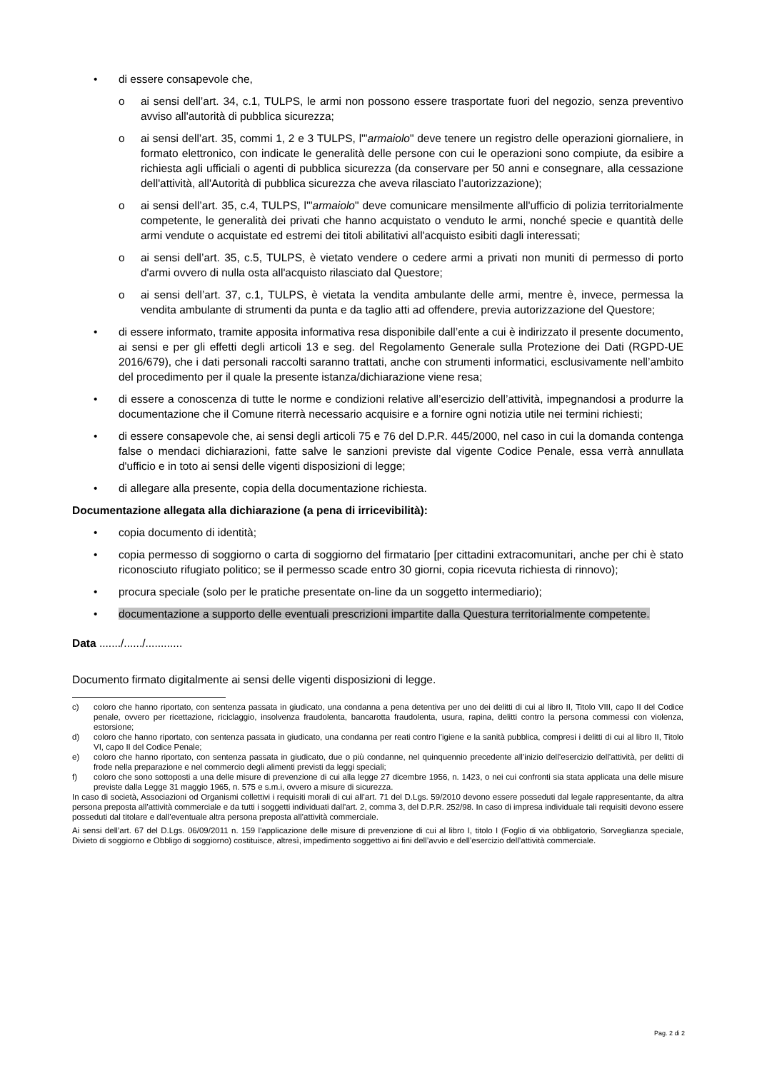• di essere consapevole che,
o ai sensi dell’art. 34, c.1, TULPS, le armi non possono essere trasportate fuori del negozio, senza preventivo avviso all'autorità di pubblica sicurezza;
o ai sensi dell’art. 35, commi 1, 2 e 3 TULPS, l'"armaiolo" deve tenere un registro delle operazioni giornaliere, in formato elettronico, con indicate le generalità delle persone con cui le operazioni sono compiute, da esibire a richiesta agli ufficiali o agenti di pubblica sicurezza (da conservare per 50 anni e consegnare, alla cessazione dell'attività, all'Autorità di pubblica sicurezza che aveva rilasciato l’autorizzazione);
o ai sensi dell’art. 35, c.4, TULPS, l'"armaiolo" deve comunicare mensilmente all'ufficio di polizia territorialmente competente, le generalità dei privati che hanno acquistato o venduto le armi, nonché specie e quantità delle armi vendute o acquistate ed estremi dei titoli abilitativi all'acquisto esibiti dagli interessati;
o ai sensi dell’art. 35, c.5, TULPS, è vietato vendere o cedere armi a privati non muniti di permesso di porto d'armi ovvero di nulla osta all'acquisto rilasciato dal Questore;
o ai sensi dell’art. 37, c.1, TULPS, è vietata la vendita ambulante delle armi, mentre è, invece, permessa la vendita ambulante di strumenti da punta e da taglio atti ad offendere, previa autorizzazione del Questore;
• di essere informato, tramite apposita informativa resa disponibile dall’ente a cui è indirizzato il presente documento, ai sensi e per gli effetti degli articoli 13 e seg. del Regolamento Generale sulla Protezione dei Dati (RGPD-UE 2016/679), che i dati personali raccolti saranno trattati, anche con strumenti informatici, esclusivamente nell’ambito del procedimento per il quale la presente istanza/dichiarazione viene resa;
• di essere a conoscenza di tutte le norme e condizioni relative all’esercizio dell’attività, impegnandosi a produrre la documentazione che il Comune riterrà necessario acquisire e a fornire ogni notizia utile nei termini richiesti;
• di essere consapevole che, ai sensi degli articoli 75 e 76 del D.P.R. 445/2000, nel caso in cui la domanda contenga false o mendaci dichiarazioni, fatte salve le sanzioni previste dal vigente Codice Penale, essa verrà annullata d'ufficio e in toto ai sensi delle vigenti disposizioni di legge;
• di allegare alla presente, copia della documentazione richiesta.
Documentazione allegata alla dichiarazione (a pena di irricevibilità):
• copia documento di identità;
• copia permesso di soggiorno o carta di soggiorno del firmatario [per cittadini extracomunitari, anche per chi è stato riconosciuto rifugiato politico; se il permesso scade entro 30 giorni, copia ricevuta richiesta di rinnovo);
• procura speciale (solo per le pratiche presentate on-line da un soggetto intermediario);
• documentazione a supporto delle eventuali prescrizioni impartite dalla Questura territorialmente competente.
Data ......./....../............
Documento firmato digitalmente ai sensi delle vigenti disposizioni di legge.
c) coloro che hanno riportato, con sentenza passata in giudicato, una condanna a pena detentiva per uno dei delitti di cui al libro II, Titolo VIII, capo II del Codice penale, ovvero per ricettazione, riciclaggio, insolvenza fraudolenta, bancarotta fraudolenta, usura, rapina, delitti contro la persona commessi con violenza, estorsione;
d) coloro che hanno riportato, con sentenza passata in giudicato, una condanna per reati contro l’igiene e la sanità pubblica, compresi i delitti di cui al libro II, Titolo VI, capo II del Codice Penale;
e) coloro che hanno riportato, con sentenza passata in giudicato, due o più condanne, nel quinquennio precedente all’inizio dell’esercizio dell’attività, per delitti di frode nella preparazione e nel commercio degli alimenti previsti da leggi speciali;
f) coloro che sono sottoposti a una delle misure di prevenzione di cui alla legge 27 dicembre 1956, n. 1423, o nei cui confronti sia stata applicata una delle misure previste dalla Legge 31 maggio 1965, n. 575 e s.m.i, ovvero a misure di sicurezza.
In caso di società, Associazioni od Organismi collettivi i requisiti morali di cui all’art. 71 del D.Lgs. 59/2010 devono essere posseduti dal legale rappresentante, da altra persona preposta all’attività commerciale e da tutti i soggetti individuati dall’art. 2, comma 3, del D.P.R. 252/98. In caso di impresa individuale tali requisiti devono essere posseduti dal titolare e dall’eventuale altra persona preposta all’attività commerciale.
Ai sensi dell’art. 67 del D.Lgs. 06/09/2011 n. 159 l'applicazione delle misure di prevenzione di cui al libro I, titolo I (Foglio di via obbligatorio, Sorveglianza speciale, Divieto di soggiorno e Obbligo di soggiorno) costituisce, altresì, impedimento soggettivo ai fini dell’avvio e dell’esercizio dell’attività commerciale.
Pag. 2 di 2